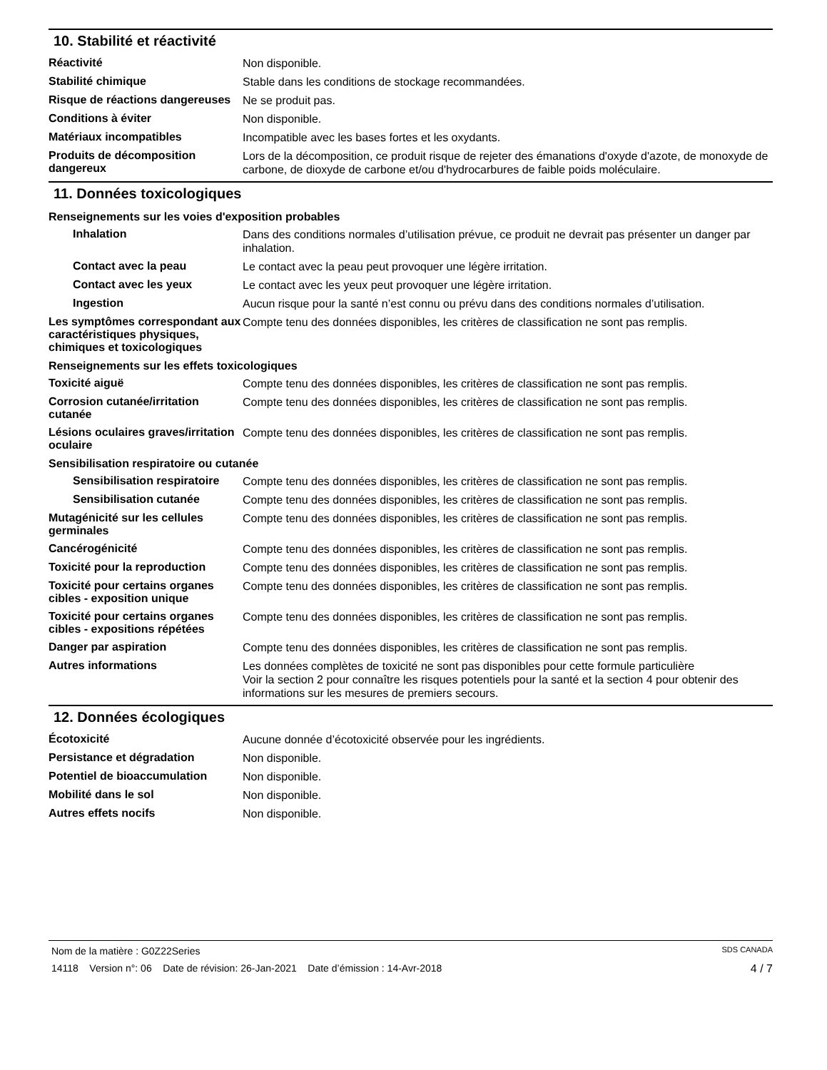10. Stabilité et réactivité
Réactivité
Non disponible.
Stabilité chimique
Stable dans les conditions de stockage recommandées.
Risque de réactions dangereuses
Ne se produit pas.
Conditions à éviter
Non disponible.
Matériaux incompatibles
Incompatible avec les bases fortes et les oxydants.
Produits de décomposition dangereux
Lors de la décomposition, ce produit risque de rejeter des émanations d'oxyde d'azote, de monoxyde de carbone, de dioxyde de carbone et/ou d'hydrocarbures de faible poids moléculaire.
11. Données toxicologiques
Renseignements sur les voies d'exposition probables
Inhalation
Dans des conditions normales d’utilisation prévue, ce produit ne devrait pas présenter un danger par inhalation.
Contact avec la peau
Le contact avec la peau peut provoquer une légère irritation.
Contact avec les yeux
Le contact avec les yeux peut provoquer une légère irritation.
Ingestion
Aucun risque pour la santé n’est connu ou prévu dans des conditions normales d’utilisation.
Les symptômes correspondant aux caractéristiques physiques, chimiques et toxicologiques
Compte tenu des données disponibles, les critères de classification ne sont pas remplis.
Renseignements sur les effets toxicologiques
Toxicité aiguë
Compte tenu des données disponibles, les critères de classification ne sont pas remplis.
Corrosion cutanée/irritation cutanée
Compte tenu des données disponibles, les critères de classification ne sont pas remplis.
Lésions oculaires graves/irritation oculaire
Compte tenu des données disponibles, les critères de classification ne sont pas remplis.
Sensibilisation respiratoire ou cutanée
Sensibilisation respiratoire
Compte tenu des données disponibles, les critères de classification ne sont pas remplis.
Sensibilisation cutanée
Compte tenu des données disponibles, les critères de classification ne sont pas remplis.
Mutagénicité sur les cellules germinales
Compte tenu des données disponibles, les critères de classification ne sont pas remplis.
Cancérogénicité
Compte tenu des données disponibles, les critères de classification ne sont pas remplis.
Toxicité pour la reproduction
Compte tenu des données disponibles, les critères de classification ne sont pas remplis.
Toxicité pour certains organes cibles - exposition unique
Compte tenu des données disponibles, les critères de classification ne sont pas remplis.
Toxicité pour certains organes cibles - expositions répétées
Compte tenu des données disponibles, les critères de classification ne sont pas remplis.
Danger par aspiration
Compte tenu des données disponibles, les critères de classification ne sont pas remplis.
Autres informations
Les données complètes de toxicité ne sont pas disponibles pour cette formule particulière
Voir la section 2 pour connaître les risques potentiels pour la santé et la section 4 pour obtenir des informations sur les mesures de premiers secours.
12. Données écologiques
Écotoxicité
Aucune donnée d’écotoxicité observée pour les ingrédients.
Persistance et dégradation
Non disponible.
Potentiel de bioaccumulation
Non disponible.
Mobilité dans le sol
Non disponible.
Autres effets nocifs
Non disponible.
Nom de la matière : G0Z22Series SDS CANADA
14118 Version n°: 06 Date de révision: 26-Jan-2021 Date d’émission : 14-Avr-2018 4 / 7